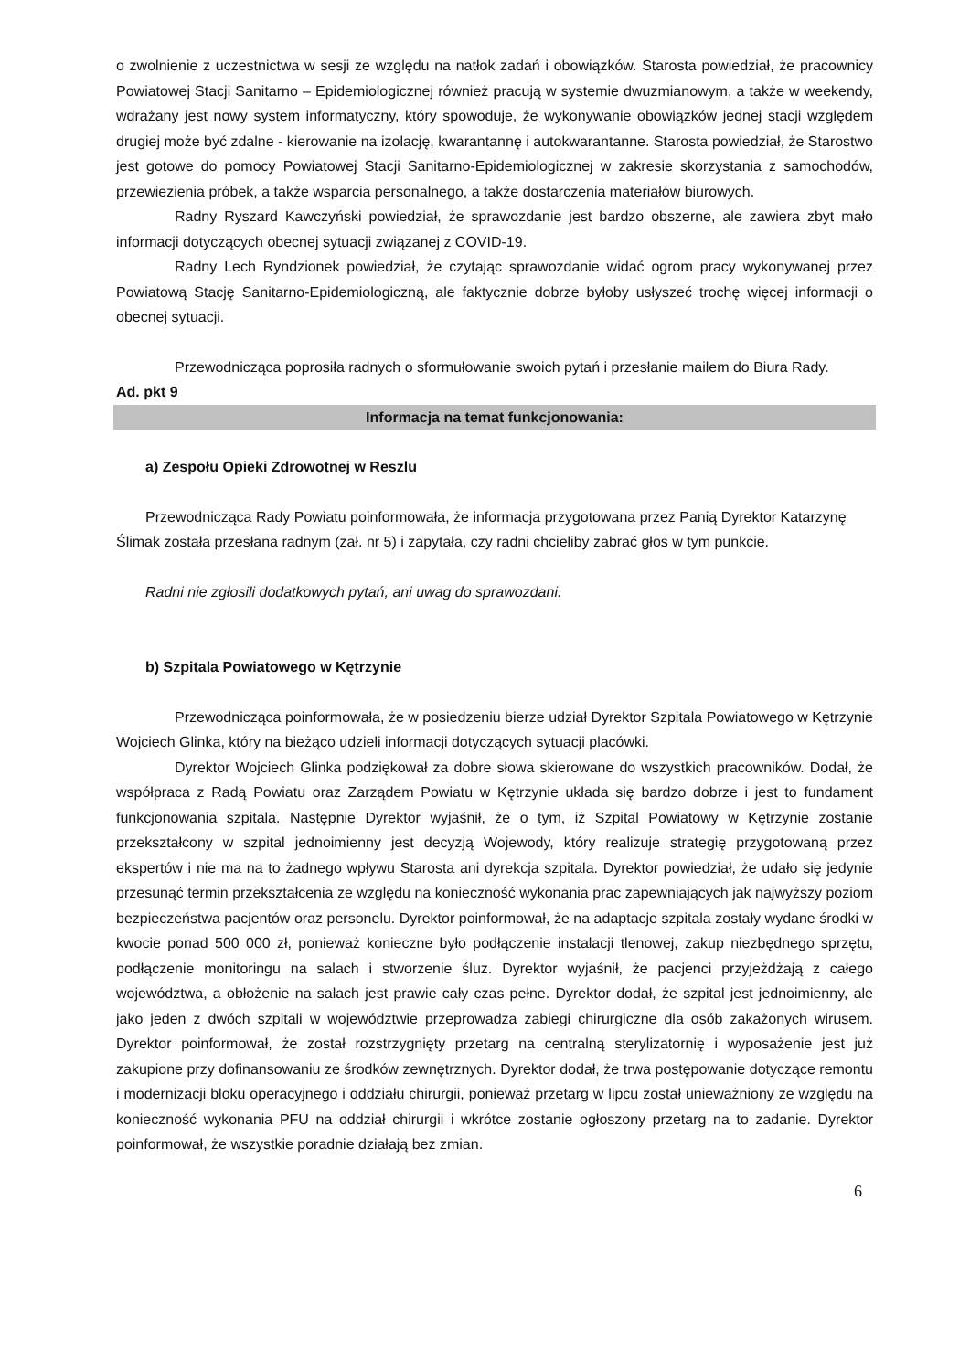o zwolnienie z uczestnictwa w sesji ze względu na natłok zadań i obowiązków. Starosta powiedział, że pracownicy Powiatowej Stacji Sanitarno – Epidemiologicznej również pracują w systemie dwuzmianowym, a także w weekendy, wdrażany jest nowy system informatyczny, który spowoduje, że wykonywanie obowiązków jednej stacji względem drugiej może być zdalne - kierowanie na izolację, kwarantannę i autokwarantanne. Starosta powiedział, że Starostwo jest gotowe do pomocy Powiatowej Stacji Sanitarno-Epidemiologicznej w zakresie skorzystania z samochodów, przewiezienia próbek, a także wsparcia personalnego, a także dostarczenia materiałów biurowych.
Radny Ryszard Kawczyński powiedział, że sprawozdanie jest bardzo obszerne, ale zawiera zbyt mało informacji dotyczących obecnej sytuacji związanej z COVID-19.
Radny Lech Ryndzionek powiedział, że czytając sprawozdanie widać ogrom pracy wykonywanej przez Powiatową Stację Sanitarno-Epidemiologiczną, ale faktycznie dobrze byłoby usłyszeć trochę więcej informacji o obecnej sytuacji.
Przewodnicząca poprosiła radnych o sformułowanie swoich pytań i przesłanie mailem do Biura Rady.
Ad. pkt 9
Informacja na temat funkcjonowania:
a) Zespołu Opieki Zdrowotnej w Reszlu
Przewodnicząca Rady Powiatu poinformowała, że informacja przygotowana przez Panią Dyrektor Katarzynę Ślimak została przesłana radnym (zał. nr 5) i zapytała, czy radni chcieliby zabrać głos w tym punkcie.
Radni nie zgłosili dodatkowych pytań, ani uwag do sprawozdani.
b) Szpitala Powiatowego w Kętrzynie
Przewodnicząca poinformowała, że w posiedzeniu bierze udział Dyrektor Szpitala Powiatowego w Kętrzynie Wojciech Glinka, który na bieżąco udzieli informacji dotyczących sytuacji placówki.
Dyrektor Wojciech Glinka podziękował za dobre słowa skierowane do wszystkich pracowników. Dodał, że współpraca z Radą Powiatu oraz Zarządem Powiatu w Kętrzynie układa się bardzo dobrze i jest to fundament funkcjonowania szpitala. Następnie Dyrektor wyjaśnił, że o tym, iż Szpital Powiatowy w Kętrzynie zostanie przekształcony w szpital jednoimienny jest decyzją Wojewody, który realizuje strategię przygotowaną przez ekspertów i nie ma na to żadnego wpływu Starosta ani dyrekcja szpitala. Dyrektor powiedział, że udało się jedynie przesunąć termin przekształcenia ze względu na konieczność wykonania prac zapewniających jak najwyższy poziom bezpieczeństwa pacjentów oraz personelu. Dyrektor poinformował, że na adaptacje szpitala zostały wydane środki w kwocie ponad 500 000 zł, ponieważ konieczne było podłączenie instalacji tlenowej, zakup niezbędnego sprzętu, podłączenie monitoringu na salach i stworzenie śluz. Dyrektor wyjaśnił, że pacjenci przyjeżdżają z całego województwa, a obłożenie na salach jest prawie cały czas pełne. Dyrektor dodał, że szpital jest jednoimienny, ale jako jeden z dwóch szpitali w województwie przeprowadza zabiegi chirurgiczne dla osób zakażonych wirusem. Dyrektor poinformował, że został rozstrzygnięty przetarg na centralną sterylizatornię i wyposażenie jest już zakupione przy dofinansowaniu ze środków zewnętrznych. Dyrektor dodał, że trwa postępowanie dotyczące remontu i modernizacji bloku operacyjnego i oddziału chirurgii, ponieważ przetarg w lipcu został unieważniony ze względu na konieczność wykonania PFU na oddział chirurgii i wkrótce zostanie ogłoszony przetarg na to zadanie. Dyrektor poinformował, że wszystkie poradnie działają bez zmian.
6